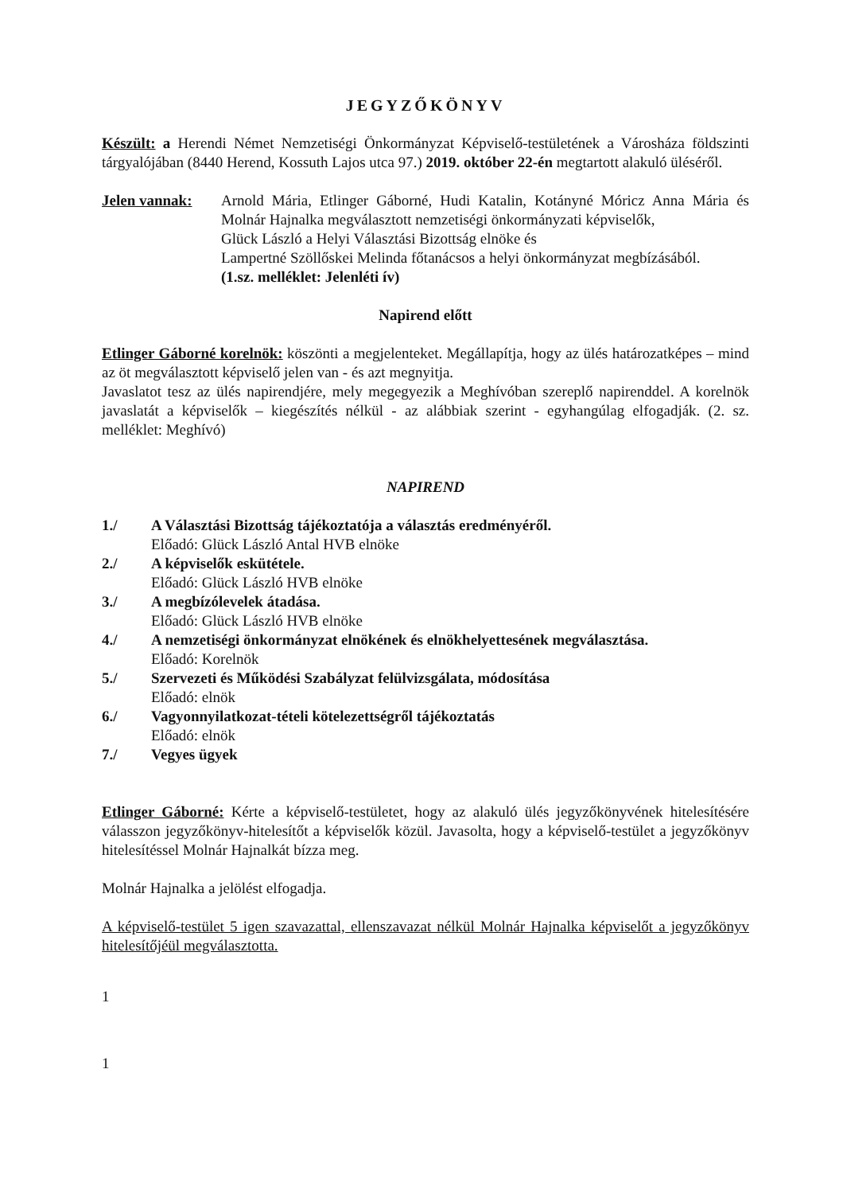JEGYZŐKÖNYV
Készült: a Herendi Német Nemzetiségi Önkormányzat Képviselő-testületének a Városháza földszinti tárgyalójában (8440 Herend, Kossuth Lajos utca 97.) 2019. október 22-én megtartott alakuló üléséről.
Jelen vannak: Arnold Mária, Etlinger Gáborné, Hudi Katalin, Kotányné Móricz Anna Mária és Molnár Hajnalka megválasztott nemzetiségi önkormányzati képviselők,
Glück László a Helyi Választási Bizottság elnöke és
Lampertné Szöllőskei Melinda főtanácsos a helyi önkormányzat megbízásából.
(1.sz. melléklet: Jelenléti ív)
Napirend előtt
Etlinger Gáborné korelnök: köszönti a megjelenteket. Megállapítja, hogy az ülés határozatképes – mind az öt megválasztott képviselő jelen van - és azt megnyitja.
Javaslatot tesz az ülés napirendjére, mely megegyezik a Meghívóban szereplő napirenddel. A korelnök javaslatát a képviselők – kiegészítés nélkül - az alábbiak szerint - egyhangúlag elfogadják. (2. sz. melléklet: Meghívó)
NAPIREND
1./ A Választási Bizottság tájékoztatója a választás eredményéről.
Előadó: Glück László Antal HVB elnöke
2./ A képviselők eskütétele.
Előadó: Glück László HVB elnöke
3./ A megbízólevelek átadása.
Előadó: Glück László HVB elnöke
4./ A nemzetiségi önkormányzat elnökének és elnökhelyettesének megválasztása.
Előadó: Korelnök
5./ Szervezeti és Működési Szabályzat felülvizsgálata, módosítása
Előadó: elnök
6./ Vagyonnyilatkozat-tételi kötelezettségről tájékoztatás
Előadó: elnök
7./ Vegyes ügyek
Etlinger Gáborné: Kérte a képviselő-testületet, hogy az alakuló ülés jegyzőkönyvének hitelesítésére válasszon jegyzőkönyv-hitelesítőt a képviselők közül. Javasolta, hogy a képviselő-testület a jegyzőkönyv hitelesítéssel Molnár Hajnalkát bízza meg.
Molnár Hajnalka a jelölést elfogadja.
A képviselő-testület 5 igen szavazattal, ellenszavazat nélkül Molnár Hajnalka képviselőt a jegyzőkönyv hitelesítőjéül megválasztotta.
1
1